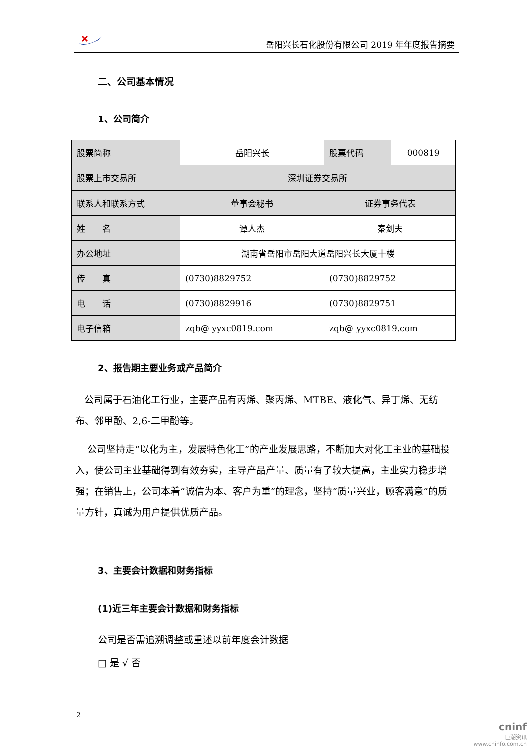岳阳兴长石化股份有限公司 2019 年年度报告摘要
二、公司基本情况
1、公司简介
| 股票简称 | 岳阳兴长 | 股票代码 | 000819 |
| 股票上市交易所 | 深圳证券交易所 | | |
| 联系人和联系方式 | 董事会秘书 | 证券事务代表 | |
| 姓 名 | 谭人杰 | 秦剑夫 | |
| 办公地址 | 湖南省岳阳市岳阳大道岳阳兴长大厦十楼 | | |
| 传 真 | (0730)8829752 | (0730)8829752 | |
| 电 话 | (0730)8829916 | (0730)8829751 | |
| 电子信箱 | zqb@ yyxc0819.com | zqb@ yyxc0819.com | |
2、报告期主要业务或产品简介
公司属于石油化工行业，主要产品有丙烯、聚丙烯、MTBE、液化气、异丁烯、无纺布、邻甲酚、2,6-二甲酚等。
公司坚持走“以化为主，发展特色化工”的产业发展思路，不断加大对化工主业的基础投入，使公司主业基础得到有效夯实，主导产品产量、质量有了较大提高，主业实力稳步增强；在销售上，公司本着“诚信为本、客户为重”的理念，坚持“质量兴业，顾客满意”的质量方针，真诚为用户提供优质产品。
3、主要会计数据和财务指标
(1)近三年主要会计数据和财务指标
公司是否需追溯调整或重述以前年度会计数据
□ 是 √ 否
2
cninf
巨潮资讯
www.cninfo.com.cn